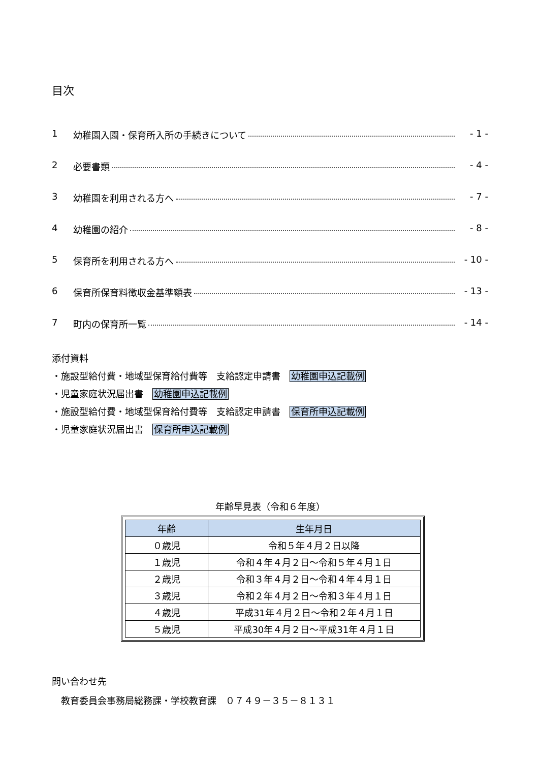目次
1 幼稚園入園・保育所入所の手続きについて - 1 -
2 必要書類 - 4 -
3 幼稚園を利用される方へ - 7 -
4 幼稚園の紹介 - 8 -
5 保育所を利用される方へ - 10 -
6 保育所保育料徴収金基準額表 - 13 -
7 町内の保育所一覧 - 14 -
添付資料
・施設型給付費・地域型保育給付費等　支給認定申請書　幼稚園申込記載例
・児童家庭状況届出書　幼稚園申込記載例
・施設型給付費・地域型保育給付費等　支給認定申請書　保育所申込記載例
・児童家庭状況届出書　保育所申込記載例
年齢早見表（令和６年度）
| 年齢 | 生年月日 |
| --- | --- |
| ０歳児 | 令和５年４月２日以降 |
| １歳児 | 令和４年４月２日～令和５年４月１日 |
| ２歳児 | 令和３年４月２日～令和４年４月１日 |
| ３歳児 | 令和２年４月２日～令和３年４月１日 |
| ４歳児 | 平成31年４月２日～令和２年４月１日 |
| ５歳児 | 平成30年４月２日～平成31年４月１日 |
問い合わせ先
　教育委員会事務局総務課・学校教育課　０７４９－３５－８１３１